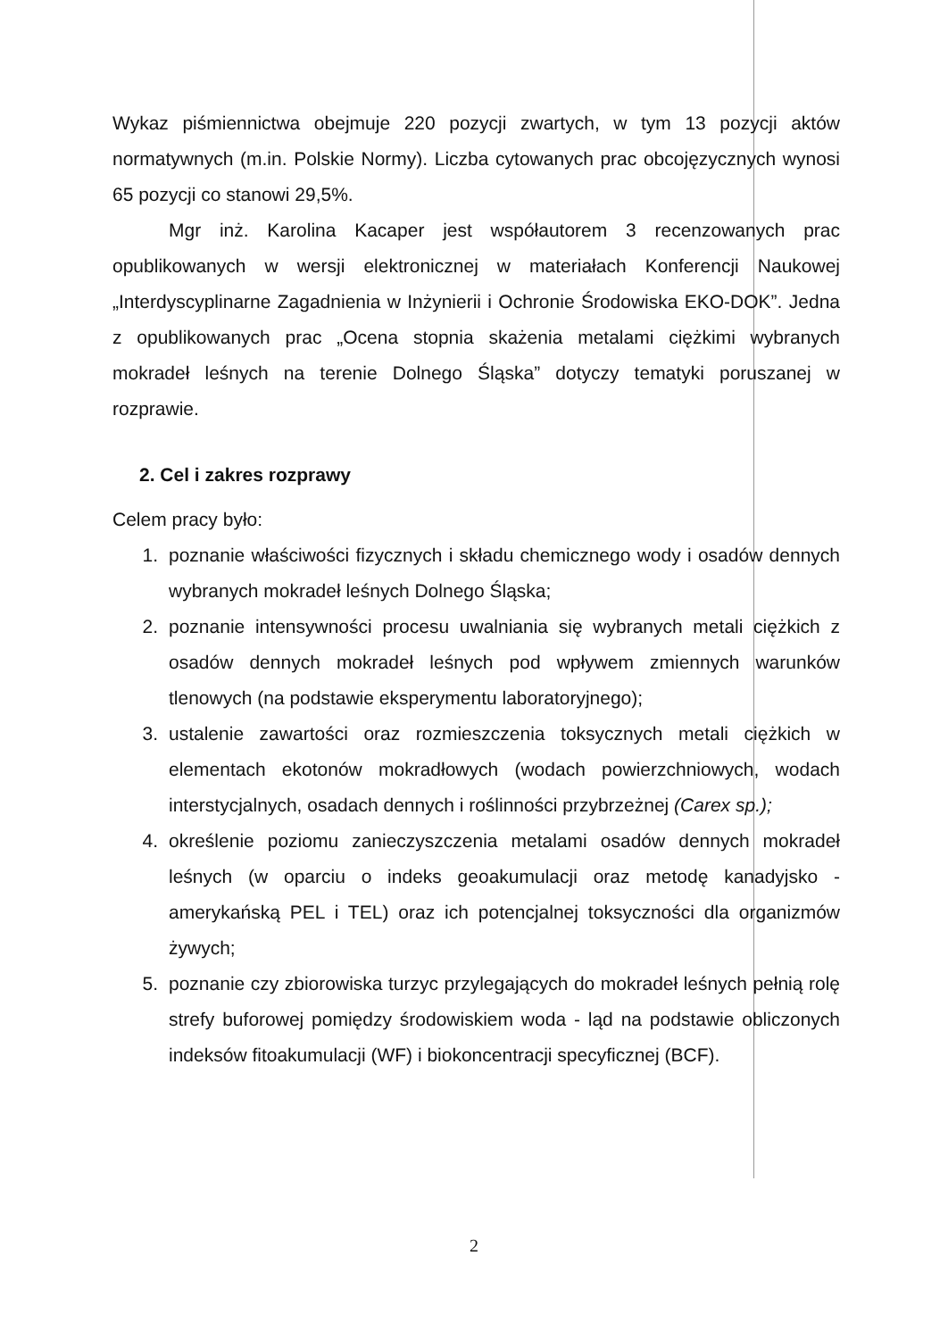Wykaz piśmiennictwa obejmuje 220 pozycji zwartych, w tym 13 pozycji aktów normatywnych (m.in. Polskie Normy). Liczba cytowanych prac obcojęzycznych wynosi 65 pozycji co stanowi 29,5%.
Mgr inż. Karolina Kacaper jest współautorem 3 recenzowanych prac opublikowanych w wersji elektronicznej w materiałach Konferencji Naukowej „Interdyscyplinarne Zagadnienia w Inżynierii i Ochronie Środowiska EKO-DOK”. Jedna z opublikowanych prac „Ocena stopnia skażenia metalami ciężkimi wybranych mokradeł leśnych na terenie Dolnego Śląska” dotyczy tematyki poruszanej w rozprawie.
2. Cel i zakres rozprawy
Celem pracy było:
1. poznanie właściwości fizycznych i składu chemicznego wody i osadów dennych wybranych mokradeł leśnych Dolnego Śląska;
2. poznanie intensywności procesu uwalniania się wybranych metali ciężkich z osadów dennych mokradeł leśnych pod wpływem zmiennych warunków tlenowych (na podstawie eksperymentu laboratoryjnego);
3. ustalenie zawartości oraz rozmieszczenia toksycznych metali ciężkich w elementach ekotonów mokradłowych (wodach powierzchniowych, wodach interstycjalnych, osadach dennych i roślinności przybrzeżnej (Carex sp.);
4. określenie poziomu zanieczyszczenia metalami osadów dennych mokradeł leśnych (w oparciu o indeks geoakumulacji oraz metodę kanadyjsko - amerykańską PEL i TEL) oraz ich potencjalnej toksyczności dla organizmów żywych;
5. poznanie czy zbiorowiska turzyc przylegających do mokradeł leśnych pełnią rolę strefy buforowej pomiędzy środowiskiem woda - ląd na podstawie obliczonych indeksów fitoakumulacji (WF) i biokoncentracji specyficznej (BCF).
2